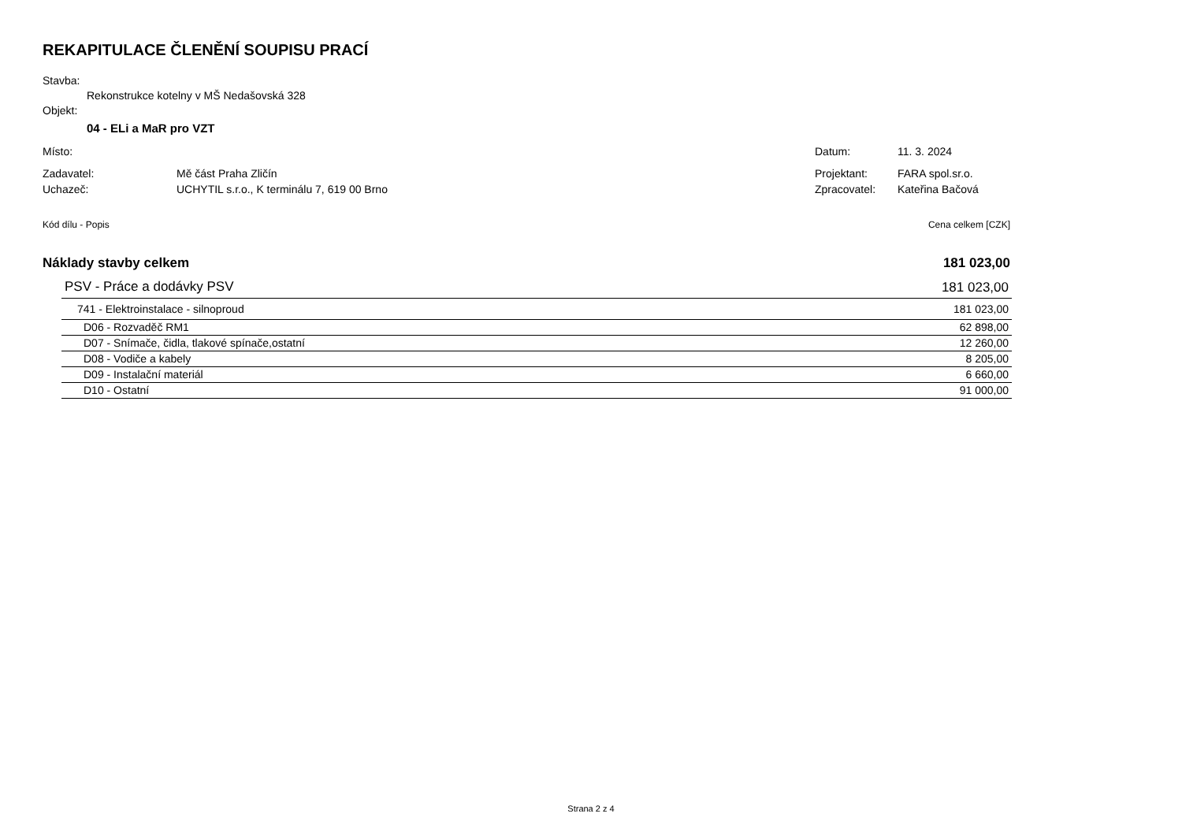REKAPITULACE ČLENĚNÍ SOUPISU PRACÍ
Stavba:
Rekonstrukce kotelny v MŠ Nedašovská 328
Objekt:
04 - ELi a MaR pro VZT
Místo: Datum: 11. 3. 2024
Zadavatel: Mě část Praha Zličín Projektant: FARA spol.sr.o.
Uchazeč: UCHYTIL s.r.o., K terminálu 7, 619 00 Brno Zpracovatel: Kateřina Bačová
Kód dílu - Popis Cena celkem [CZK]
Náklady stavby celkem 181 023,00
| PSV - Práce a dodávky PSV | 181 023,00 |
| 741 - Elektroinstalace - silnoproud | 181 023,00 |
| D06 - Rozvaděč RM1 | 62 898,00 |
| D07 - Snímače, čidla, tlakové spínače,ostatní | 12 260,00 |
| D08 - Vodiče a kabely | 8 205,00 |
| D09 - Instalační materiál | 6 660,00 |
| D10 - Ostatní | 91 000,00 |
Strana 2 z 4